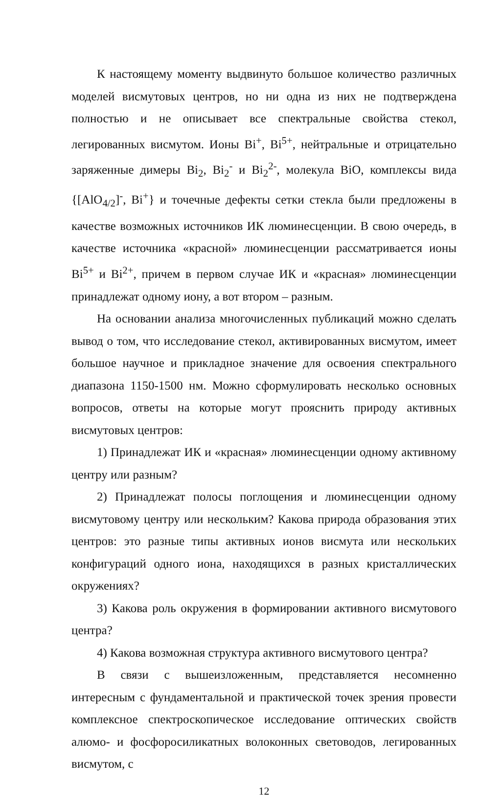К настоящему моменту выдвинуто большое количество различных моделей висмутовых центров, но ни одна из них не подтверждена полностью и не описывает все спектральные свойства стекол, легированных висмутом. Ионы Bi<sup>+</sup>, Bi<sup>5+</sup>, нейтральные и отрицательно заряженные димеры Bi<sub>2</sub>, Bi<sub>2</sub><sup>-</sup> и Bi<sub>2</sub><sup>2-</sup>, молекула BiO, комплексы вида {[AlO<sub>4/2</sub>]<sup>-</sup>, Bi<sup>+</sup>} и точечные дефекты сетки стекла были предложены в качестве возможных источников ИК люминесценции. В свою очередь, в качестве источника «красной» люминесценции рассматривается ионы Bi<sup>5+</sup> и Bi<sup>2+</sup>, причем в первом случае ИК и «красная» люминесценции принадлежат одному иону, а вот втором – разным.
На основании анализа многочисленных публикаций можно сделать вывод о том, что исследование стекол, активированных висмутом, имеет большое научное и прикладное значение для освоения спектрального диапазона 1150-1500 нм. Можно сформулировать несколько основных вопросов, ответы на которые могут прояснить природу активных висмутовых центров:
1) Принадлежат ИК и «красная» люминесценции одному активному центру или разным?
2) Принадлежат полосы поглощения и люминесценции одному висмутовому центру или нескольким? Какова природа образования этих центров: это разные типы активных ионов висмута или нескольких конфигураций одного иона, находящихся в разных кристаллических окружениях?
3) Какова роль окружения в формировании активного висмутового центра?
4) Какова возможная структура активного висмутового центра?
В связи с вышеизложенным, представляется несомненно интересным с фундаментальной и практической точек зрения провести комплексное спектроскопическое исследование оптических свойств алюмо- и фосфоросиликатных волоконных световодов, легированных висмутом, с
12